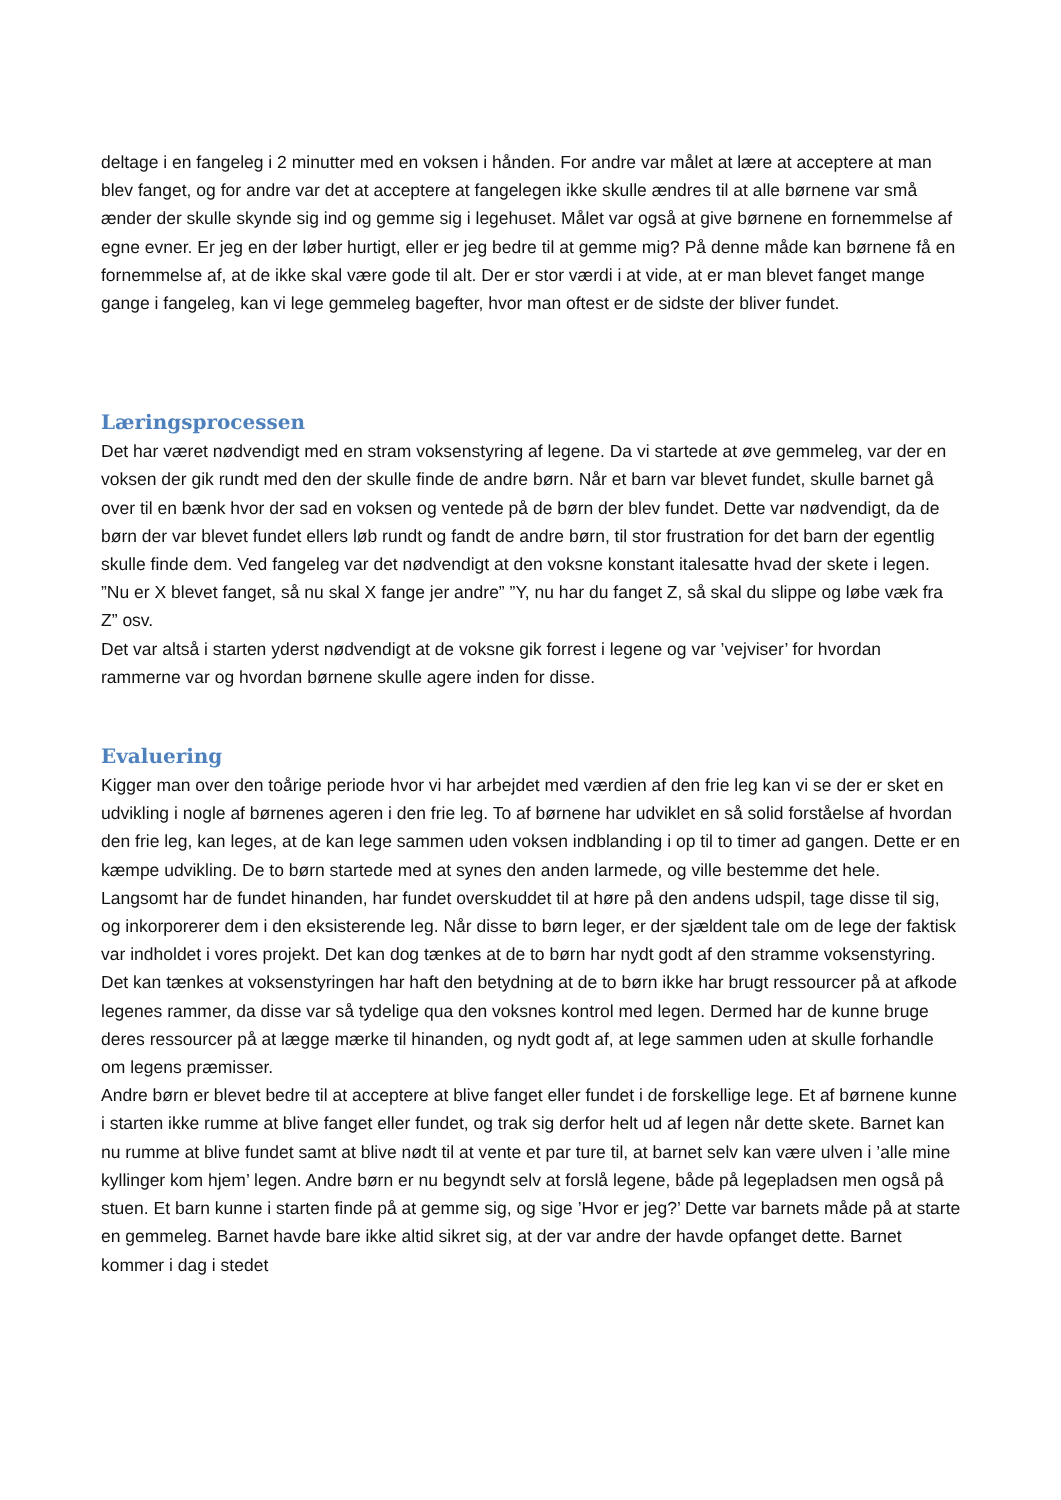deltage i en fangeleg i 2 minutter med en voksen i hånden. For andre var målet at lære at acceptere at man blev fanget, og for andre var det at acceptere at fangelegen ikke skulle ændres til at alle børnene var små ænder der skulle skynde sig ind og gemme sig i legehuset. Målet var også at give børnene en fornemmelse af egne evner. Er jeg en der løber hurtigt, eller er jeg bedre til at gemme mig? På denne måde kan børnene få en fornemmelse af, at de ikke skal være gode til alt. Der er stor værdi i at vide, at er man blevet fanget mange gange i fangeleg, kan vi lege gemmeleg bagefter, hvor man oftest er de sidste der bliver fundet.
Læringsprocessen
Det har været nødvendigt med en stram voksenstyring af legene. Da vi startede at øve gemmeleg, var der en voksen der gik rundt med den der skulle finde de andre børn. Når et barn var blevet fundet, skulle barnet gå over til en bænk hvor der sad en voksen og ventede på de børn der blev fundet. Dette var nødvendigt, da de børn der var blevet fundet ellers løb rundt og fandt de andre børn, til stor frustration for det barn der egentlig skulle finde dem. Ved fangeleg var det nødvendigt at den voksne konstant italesatte hvad der skete i legen. ”Nu er X blevet fanget, så nu skal X fange jer andre” ”Y, nu har du fanget Z, så skal du slippe og løbe væk fra Z” osv.
Det var altså i starten yderst nødvendigt at de voksne gik forrest i legene og var ’vejviser’ for hvordan rammerne var og hvordan børnene skulle agere inden for disse.
Evaluering
Kigger man over den toårige periode hvor vi har arbejdet med værdien af den frie leg kan vi se der er sket en udvikling i nogle af børnenes ageren i den frie leg. To af børnene har udviklet en så solid forståelse af hvordan den frie leg, kan leges, at de kan lege sammen uden voksen indblanding i op til to timer ad gangen. Dette er en kæmpe udvikling. De to børn startede med at synes den anden larmede, og ville bestemme det hele. Langsomt har de fundet hinanden, har fundet overskuddet til at høre på den andens udspil, tage disse til sig, og inkorporerer dem i den eksisterende leg. Når disse to børn leger, er der sjældent tale om de lege der faktisk var indholdet i vores projekt. Det kan dog tænkes at de to børn har nydt godt af den stramme voksenstyring. Det kan tænkes at voksenstyringen har haft den betydning at de to børn ikke har brugt ressourcer på at afkode legenes rammer, da disse var så tydelige qua den voksnes kontrol med legen. Dermed har de kunne bruge deres ressourcer på at lægge mærke til hinanden, og nydt godt af, at lege sammen uden at skulle forhandle om legens præmisser.
Andre børn er blevet bedre til at acceptere at blive fanget eller fundet i de forskellige lege. Et af børnene kunne i starten ikke rumme at blive fanget eller fundet, og trak sig derfor helt ud af legen når dette skete. Barnet kan nu rumme at blive fundet samt at blive nødt til at vente et par ture til, at barnet selv kan være ulven i ’alle mine kyllinger kom hjem’ legen. Andre børn er nu begyndt selv at forslå legene, både på legepladsen men også på stuen. Et barn kunne i starten finde på at gemme sig, og sige ’Hvor er jeg?’ Dette var barnets måde på at starte en gemmeleg. Barnet havde bare ikke altid sikret sig, at der var andre der havde opfanget dette. Barnet kommer i dag i stedet